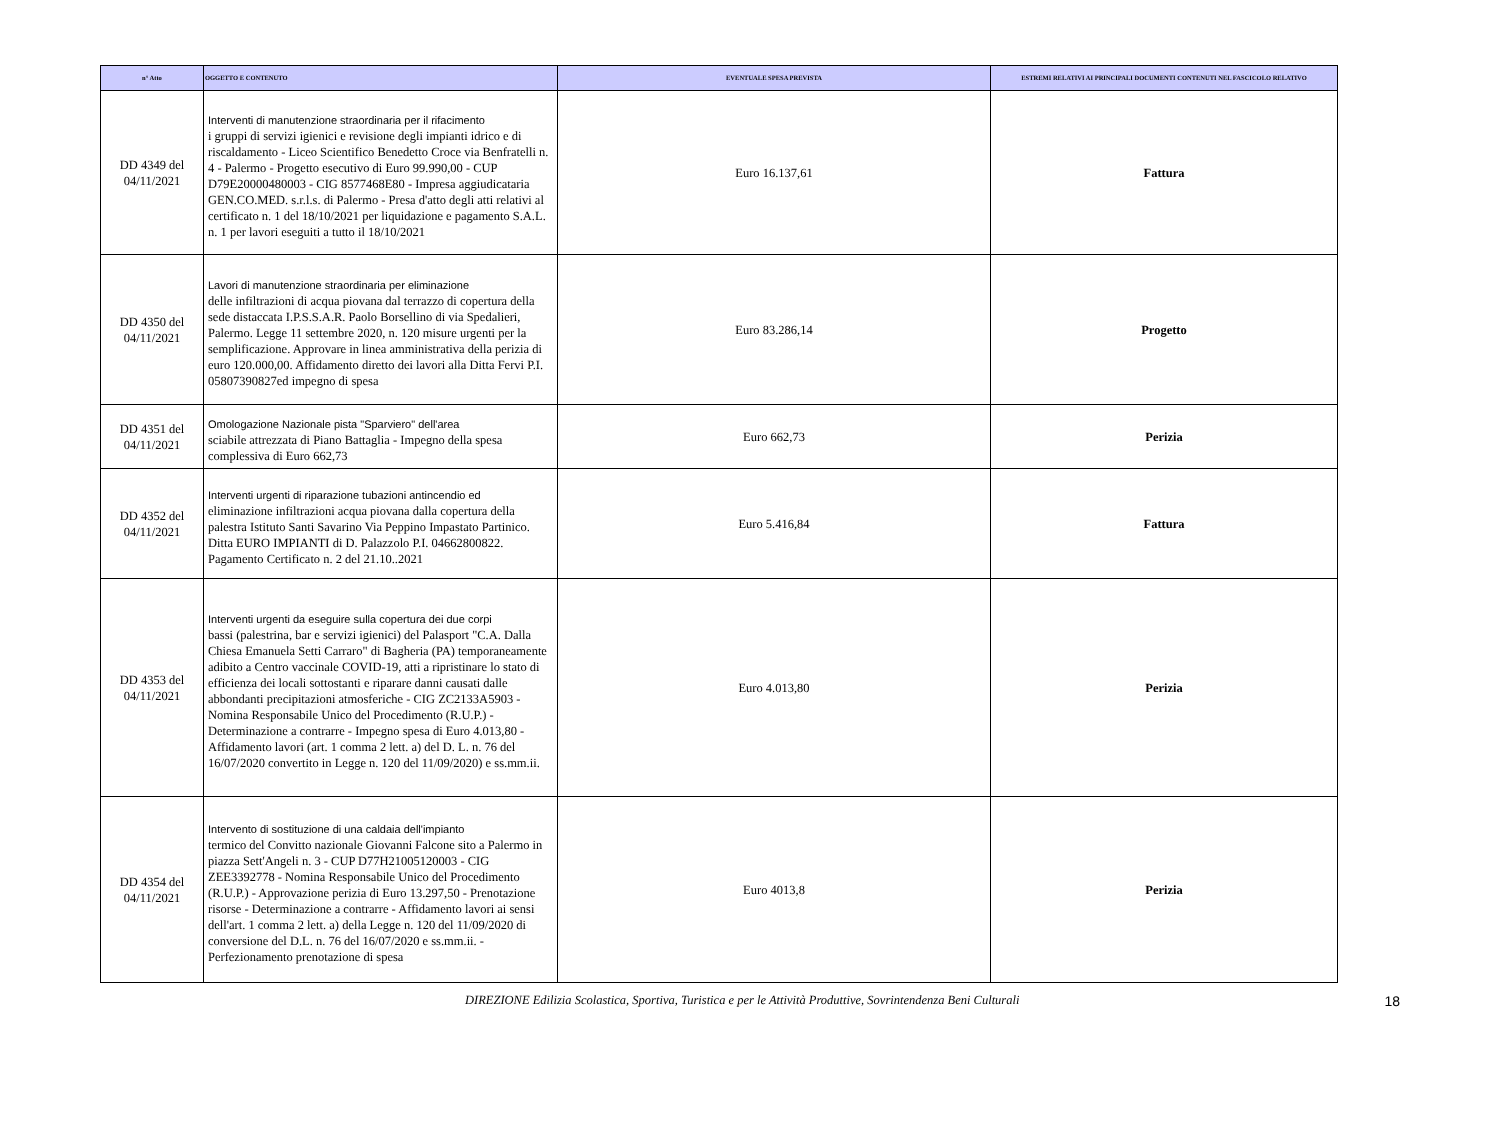| n° Atto | OGGETTO E CONTENUTO | EVENTUALE SPESA PREVISTA | ESTREMI RELATIVI AI PRINCIPALI DOCUMENTI CONTENUTI NEL FASCICOLO RELATIVO |
| --- | --- | --- | --- |
| DD 4349 del 04/11/2021 | Interventi di manutenzione straordinaria per il rifacimento i gruppi di servizi igienici e revisione degli impianti idrico e di riscaldamento - Liceo Scientifico Benedetto Croce via Benfratelli n. 4 - Palermo - Progetto esecutivo di Euro 99.990,00 - CUP D79E20000480003 - CIG 8577468E80 - Impresa aggiudicataria GEN.CO.MED. s.r.l.s. di Palermo - Presa d'atto degli atti relativi al certificato n. 1 del 18/10/2021 per liquidazione e pagamento S.A.L. n. 1 per lavori eseguiti a tutto il 18/10/2021 | Euro 16.137,61 | Fattura |
| DD 4350 del 04/11/2021 | Lavori di manutenzione straordinaria per eliminazione delle infiltrazioni di acqua piovana dal terrazzo di copertura della sede distaccata I.P.S.S.A.R. Paolo Borsellino di via Spedalieri, Palermo. Legge 11 settembre 2020, n. 120 misure urgenti per la semplificazione. Approvare in linea amministrativa della perizia di euro 120.000,00. Affidamento diretto dei lavori alla Ditta Fervi P.I. 05807390827ed impegno di spesa | Euro 83.286,14 | Progetto |
| DD 4351 del 04/11/2021 | Omologazione Nazionale pista "Sparviero" dell'area sciabile attrezzata di Piano Battaglia - Impegno della spesa complessiva di Euro 662,73 | Euro 662,73 | Perizia |
| DD 4352 del 04/11/2021 | Interventi urgenti di riparazione tubazioni antincendio ed eliminazione infiltrazioni acqua piovana dalla copertura della palestra Istituto Santi Savarino Via Peppino Impastato Partinico. Ditta EURO IMPIANTI di D. Palazzolo P.I. 04662800822. Pagamento Certificato n. 2 del 21.10..2021 | Euro 5.416,84 | Fattura |
| DD 4353 del 04/11/2021 | Interventi urgenti da eseguire sulla copertura dei due corpi bassi (palestrina, bar e servizi igienici) del Palasport "C.A. Dalla Chiesa Emanuela Setti Carraro" di Bagheria (PA) temporaneamente adibito a Centro vaccinale COVID-19, atti a ripristinare lo stato di efficienza dei locali sottostanti e riparare danni causati dalle abbondanti precipitazioni atmosferiche - CIG ZC2133A5903 - Nomina Responsabile Unico del Procedimento (R.U.P.) - Determinazione a contrarre - Impegno spesa di Euro 4.013,80 - Affidamento lavori (art. 1 comma 2 lett. a) del D. L. n. 76 del 16/07/2020 convertito in Legge n. 120 del 11/09/2020) e ss.mm.ii. | Euro 4.013,80 | Perizia |
| DD 4354 del 04/11/2021 | Intervento di sostituzione di una caldaia dell'impianto termico del Convitto nazionale Giovanni Falcone sito a Palermo in piazza Sett'Angeli n. 3 - CUP D77H21005120003 - CIG ZEE3392778 - Nomina Responsabile Unico del Procedimento (R.U.P.) - Approvazione perizia di Euro 13.297,50 - Prenotazione risorse - Determinazione a contrarre - Affidamento lavori ai sensi dell'art. 1 comma 2 lett. a) della Legge n. 120 del 11/09/2020 di conversione del D.L. n. 76 del 16/07/2020 e ss.mm.ii. - Perfezionamento prenotazione di spesa | Euro 4013,8 | Perizia |
DIREZIONE Edilizia Scolastica, Sportiva, Turistica e per le Attività Produttive, Sovrintendenza Beni Culturali
18